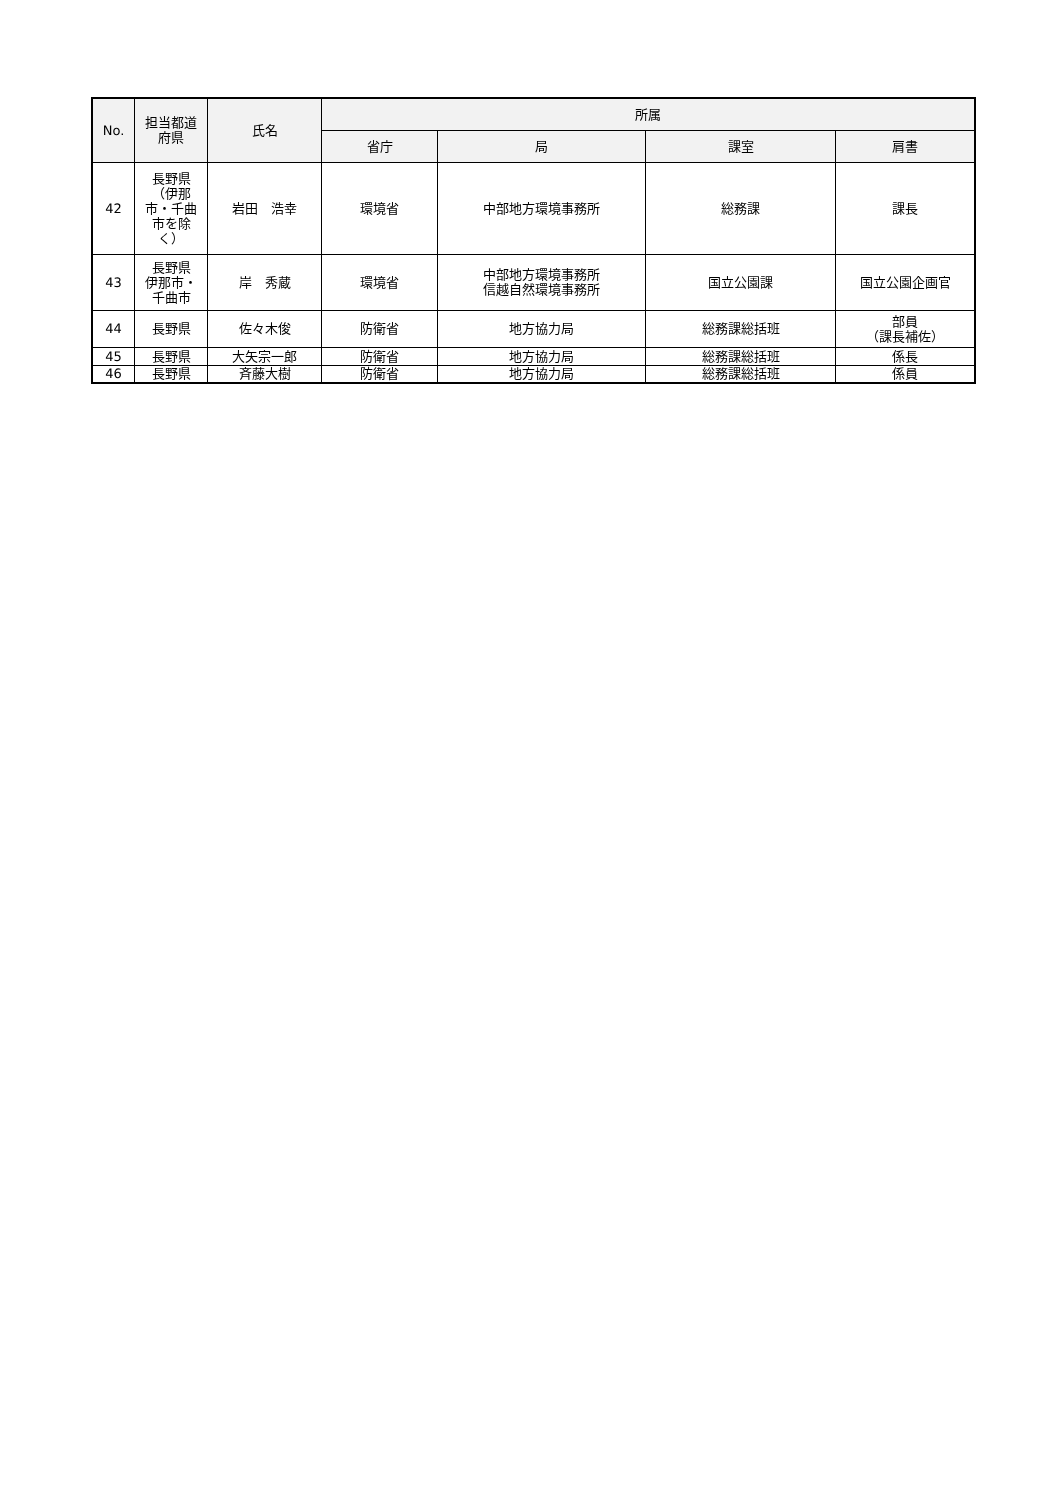| No. | 担当都道 府県 | 氏名 | 所属 | | | |
| --- | --- | --- | --- | --- | --- | --- |
| | | | 省庁 | 局 | 課室 | 肩書 |
| 42 | 長野県 （伊那 市・千曲 市を除 く） | 岩田 浩幸 | 環境省 | 中部地方環境事務所 | 総務課 | 課長 |
| 43 | 長野県 伊那市・ 千曲市 | 岸 秀蔵 | 環境省 | 中部地方環境事務所 信越自然環境事務所 | 国立公園課 | 国立公園企画官 |
| 44 | 長野県 | 佐々木俊 | 防衛省 | 地方協力局 | 総務課総括班 | 部員 （課長補佐） |
| 45 | 長野県 | 大矢宗一郎 | 防衛省 | 地方協力局 | 総務課総括班 | 係長 |
| 46 | 長野県 | 斉藤大樹 | 防衛省 | 地方協力局 | 総務課総括班 | 係員 |